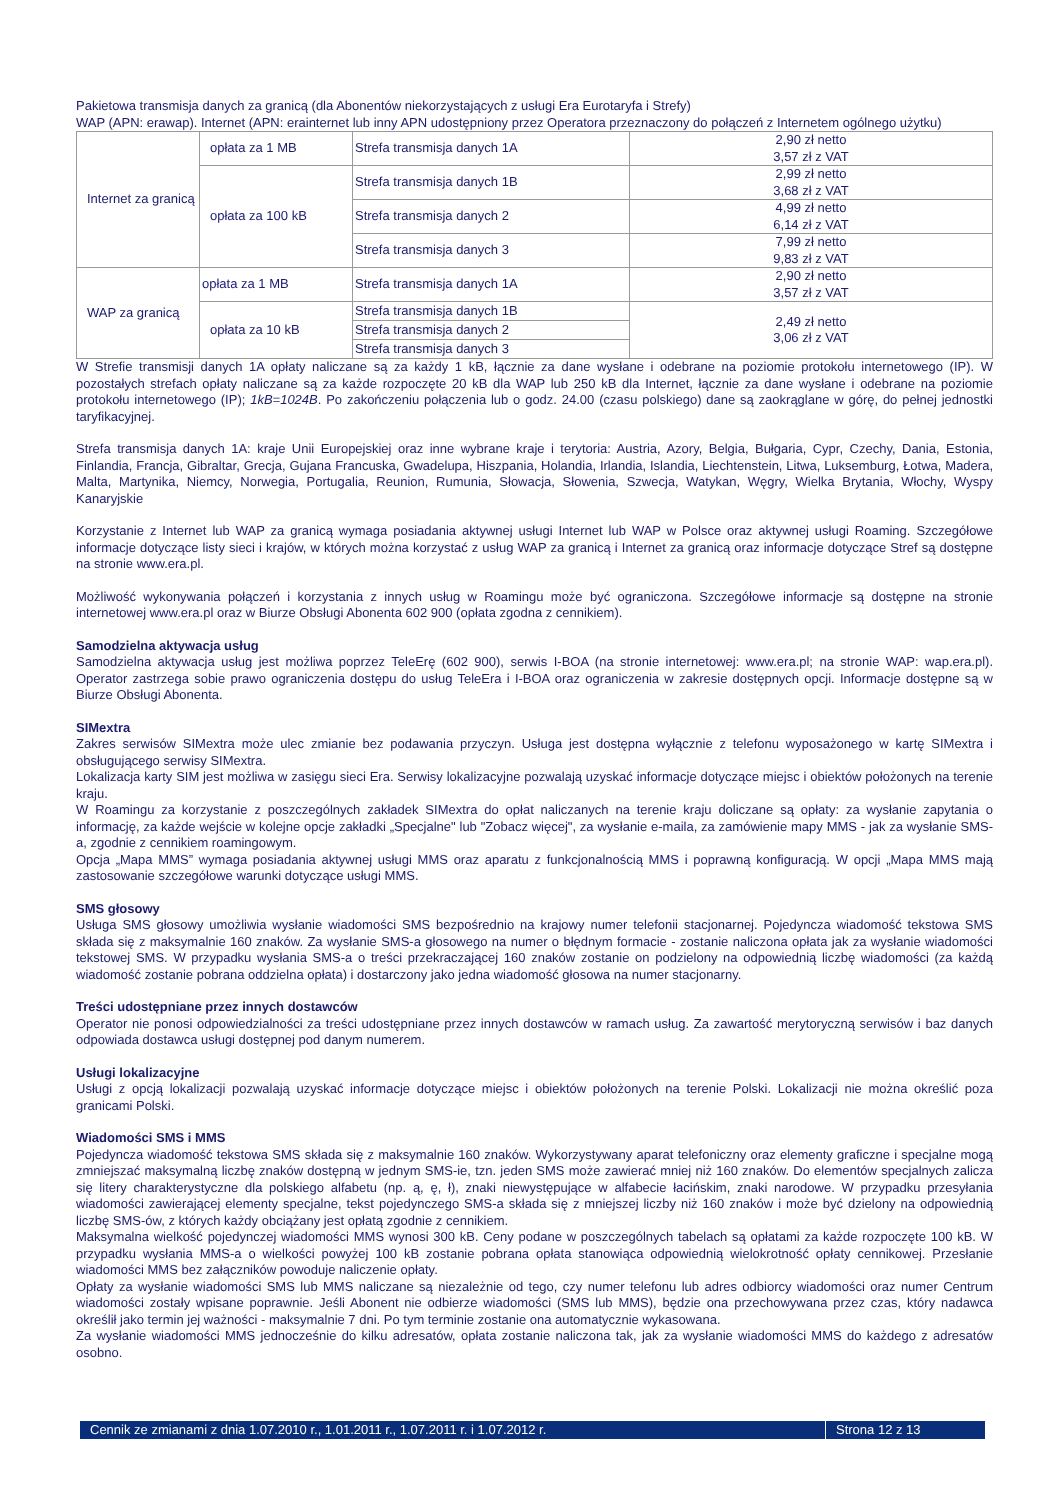Pakietowa transmisja danych za granicą (dla Abonentów niekorzystających z usługi Era Eurotaryfa i Strefy)
WAP (APN: erawap). Internet (APN: erainternet lub inny APN udostępniony przez Operatora przeznaczony do połączeń z Internetem ogólnego użytku)
| Internet za granicą | opłata za 1 MB | Strefa transmisja danych 1A | 2,90 zł netto 3,57 zł z VAT |
| | opłata za 100 kB | Strefa transmisja danych 1B | 2,99 zł netto 3,68 zł z VAT |
| | | Strefa transmisja danych 2 | 4,99 zł netto 6,14 zł z VAT |
| | | Strefa transmisja danych 3 | 7,99 zł netto 9,83 zł z VAT |
| WAP za granicą | opłata za 1 MB | Strefa transmisja danych 1A | 2,90 zł netto 3,57 zł z VAT |
| | opłata za 10 kB | Strefa transmisja danych 1B | 2,49 zł netto 3,06 zł z VAT |
| | | Strefa transmisja danych 2 | |
| | | Strefa transmisja danych 3 | |
W Strefie transmisji danych 1A opłaty naliczane są za każdy 1 kB, łącznie za dane wysłane i odebrane na poziomie protokołu internetowego (IP). W pozostałych strefach opłaty naliczane są za każde rozpoczęte 20 kB dla WAP lub 250 kB dla Internet, łącznie za dane wysłane i odebrane na poziomie protokołu internetowego (IP); 1kB=1024B. Po zakończeniu połączenia lub o godz. 24.00 (czasu polskiego) dane są zaokrąglane w górę, do pełnej jednostki taryfikacyjnej.
Strefa transmisja danych 1A: kraje Unii Europejskiej oraz inne wybrane kraje i terytoria: Austria, Azory, Belgia, Bułgaria, Cypr, Czechy, Dania, Estonia, Finlandia, Francja, Gibraltar, Grecja, Gujana Francuska, Gwadelupa, Hiszpania, Holandia, Irlandia, Islandia, Liechtenstein, Litwa, Luksemburg, Łotwa, Madera, Malta, Martynika, Niemcy, Norwegia, Portugalia, Reunion, Rumunia, Słowacja, Słowenia, Szwecja, Watykan, Węgry, Wielka Brytania, Włochy, Wyspy Kanaryjskie
Korzystanie z Internet lub WAP za granicą wymaga posiadania aktywnej usługi Internet lub WAP w Polsce oraz aktywnej usługi Roaming. Szczegółowe informacje dotyczące listy sieci i krajów, w których można korzystać z usług WAP za granicą i Internet za granicą oraz informacje dotyczące Stref są dostępne na stronie www.era.pl.
Możliwość wykonywania połączeń i korzystania z innych usług w Roamingu może być ograniczona. Szczegółowe informacje są dostępne na stronie internetowej www.era.pl oraz w Biurze Obsługi Abonenta 602 900 (opłata zgodna z cennikiem).
Samodzielna aktywacja usług
Samodzielna aktywacja usług jest możliwa poprzez TeleErę (602 900), serwis I-BOA (na stronie internetowej: www.era.pl; na stronie WAP: wap.era.pl). Operator zastrzega sobie prawo ograniczenia dostępu do usług TeleEra i I-BOA oraz ograniczenia w zakresie dostępnych opcji. Informacje dostępne są w Biurze Obsługi Abonenta.
SIMextra
Zakres serwisów SIMextra może ulec zmianie bez podawania przyczyn. Usługa jest dostępna wyłącznie z telefonu wyposażonego w kartę SIMextra i obsługującego serwisy SIMextra.
Lokalizacja karty SIM jest możliwa w zasięgu sieci Era. Serwisy lokalizacyjne pozwalają uzyskać informacje dotyczące miejsc i obiektów położonych na terenie kraju.
W Roamingu za korzystanie z poszczególnych zakładek SIMextra do opłat naliczanych na terenie kraju doliczane są opłaty: za wysłanie zapytania o informację, za każde wejście w kolejne opcje zakładki „Specjalne" lub "Zobacz więcej", za wysłanie e-maila, za zamówienie mapy MMS - jak za wysłanie SMS-a, zgodnie z cennikiem roamingowym.
Opcja „Mapa MMS” wymaga posiadania aktywnej usługi MMS oraz aparatu z funkcjonalnością MMS i poprawną konfiguracją. W opcji „Mapa MMS mają zastosowanie szczegółowe warunki dotyczące usługi MMS.
SMS głosowy
Usługa SMS głosowy umożliwia wysłanie wiadomości SMS bezpośrednio na krajowy numer telefonii stacjonarnej. Pojedyncza wiadomość tekstowa SMS składa się z maksymalnie 160 znaków. Za wysłanie SMS-a głosowego na numer o błędnym formacie - zostanie naliczona opłata jak za wysłanie wiadomości tekstowej SMS. W przypadku wysłania SMS-a o treści przekraczającej 160 znaków zostanie on podzielony na odpowiednią liczbę wiadomości (za każdą wiadomość zostanie pobrana oddzielna opłata) i dostarczony jako jedna wiadomość głosowa na numer stacjonarny.
Treści udostępniane przez innych dostawców
Operator nie ponosi odpowiedzialności za treści udostępniane przez innych dostawców w ramach usług. Za zawartość merytoryczną serwisów i baz danych odpowiada dostawca usługi dostępnej pod danym numerem.
Usługi lokalizacyjne
Usługi z opcją lokalizacji pozwalają uzyskać informacje dotyczące miejsc i obiektów położonych na terenie Polski. Lokalizacji nie można określić poza granicami Polski.
Wiadomości SMS i MMS
Pojedyncza wiadomość tekstowa SMS składa się z maksymalnie 160 znaków. Wykorzystywany aparat telefoniczny oraz elementy graficzne i specjalne mogą zmniejszać maksymalną liczbę znaków dostępną w jednym SMS-ie, tzn. jeden SMS może zawierać mniej niż 160 znaków. Do elementów specjalnych zalicza się litery charakterystyczne dla polskiego alfabetu (np. ą, ę, ł), znaki niewystępujące w alfabecie łacińskim, znaki narodowe. W przypadku przesyłania wiadomości zawierającej elementy specjalne, tekst pojedynczego SMS-a składa się z mniejszej liczby niż 160 znaków i może być dzielony na odpowiednią liczbę SMS-ów, z których każdy obciążany jest opłatą zgodnie z cennikiem.
Maksymalna wielkość pojedynczej wiadomości MMS wynosi 300 kB. Ceny podane w poszczególnych tabelach są opłatami za każde rozpoczęte 100 kB. W przypadku wysłania MMS-a o wielkości powyżej 100 kB zostanie pobrana opłata stanowiąca odpowiednią wielokrotność opłaty cennikowej. Przesłanie wiadomości MMS bez załączników powoduje naliczenie opłaty.
Opłaty za wysłanie wiadomości SMS lub MMS naliczane są niezależnie od tego, czy numer telefonu lub adres odbiorcy wiadomości oraz numer Centrum wiadomości zostały wpisane poprawnie. Jeśli Abonent nie odbierze wiadomości (SMS lub MMS), będzie ona przechowywana przez czas, który nadawca określił jako termin jej ważności - maksymalnie 7 dni. Po tym terminie zostanie ona automatycznie wykasowana.
Za wysłanie wiadomości MMS jednocześnie do kilku adresatów, opłata zostanie naliczona tak, jak za wysłanie wiadomości MMS do każdego z adresatów osobno.
Cennik ze zmianami z dnia 1.07.2010 r., 1.01.2011 r., 1.07.2011 r. i 1.07.2012 r. Strona 12 z 13